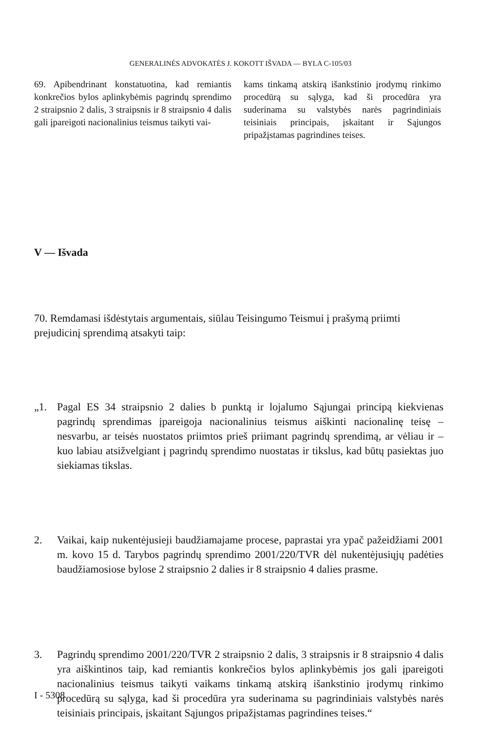GENERALINĖS ADVOKATĖS J. KOKOTT IŠVADA — BYLA C-105/03
69. Apibendrinant konstatuotina, kad remiantis konkrečios bylos aplinkybėmis pagrindų sprendimo 2 straipsnio 2 dalis, 3 straipsnis ir 8 straipsnio 4 dalis gali įpareigoti nacionalinius teismus taikyti vai-
kams tinkamą atskirą išankstinio įrodymų rinkimo procedūrą su sąlyga, kad ši procedūra yra suderinama su valstybės narės pagrindiniais teisiniais principais, įskaitant ir Sąjungos pripažįstamas pagrindines teises.
V — Išvada
70. Remdamasi išdėstytais argumentais, siūlau Teisingumo Teismui į prašymą priimti prejudicinį sprendimą atsakyti taip:
„1. Pagal ES 34 straipsnio 2 dalies b punktą ir lojalumo Sąjungai principą kiekvienas pagrindų sprendimas įpareigoja nacionalinius teismus aiškinti nacionalinę teisę – nesvarbu, ar teisės nuostatos priimtos prieš priimant pagrindų sprendimą, ar vėliau ir –kuo labiau atsižvelgiant į pagrindų sprendimo nuostatas ir tikslus, kad būtų pasiektas juo siekiamas tikslas.
2. Vaikai, kaip nukentėjusieji baudžiamajame procese, paprastai yra ypač pažeidžiami 2001 m. kovo 15 d. Tarybos pagrindų sprendimo 2001/220/TVR dėl nukentėjusiųjų padėties baudžiamosiose bylose 2 straipsnio 2 dalies ir 8 straipsnio 4 dalies prasme.
3. Pagrindų sprendimo 2001/220/TVR 2 straipsnio 2 dalis, 3 straipsnis ir 8 straipsnio 4 dalis yra aiškintinos taip, kad remiantis konkrečios bylos aplinkybėmis jos gali įpareigoti nacionalinius teismus taikyti vaikams tinkamą atskirą išankstinio įrodymų rinkimo procedūrą su sąlyga, kad ši procedūra yra suderinama su pagrindiniais valstybės narės teisiniais principais, įskaitant Sąjungos pripažįstamas pagrindines teises.“
I - 5308